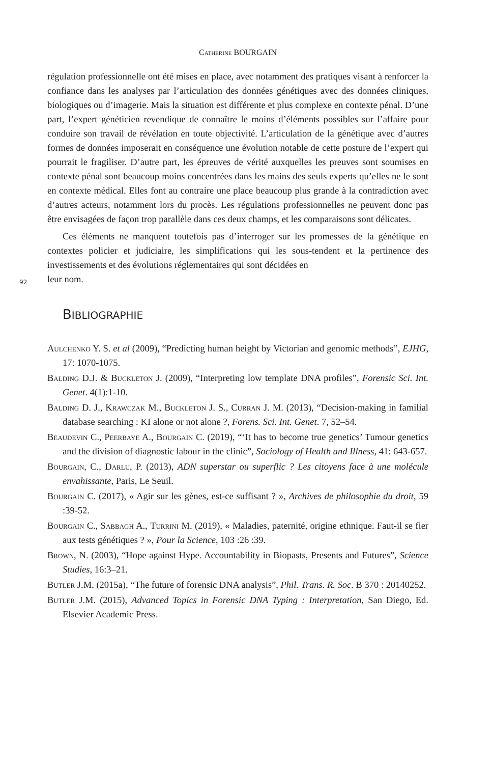Catherine BOURGAIN
régulation professionnelle ont été mises en place, avec notamment des pratiques visant à renforcer la confiance dans les analyses par l’articulation des données génétiques avec des données cliniques, biologiques ou d’imagerie. Mais la situation est différente et plus complexe en contexte pénal. D’une part, l’expert généticien revendique de connaître le moins d’éléments possibles sur l’affaire pour conduire son travail de révélation en toute objectivité. L’articulation de la génétique avec d’autres formes de données imposerait en conséquence une évolution notable de cette posture de l’expert qui pourrait le fragiliser. D’autre part, les épreuves de vérité auxquelles les preuves sont soumises en contexte pénal sont beaucoup moins concentrées dans les mains des seuls experts qu’elles ne le sont en contexte médical. Elles font au contraire une place beaucoup plus grande à la contradiction avec d’autres acteurs, notamment lors du procès. Les régulations professionnelles ne peuvent donc pas être envisagées de façon trop parallèle dans ces deux champs, et les comparaisons sont délicates.
Ces éléments ne manquent toutefois pas d’interroger sur les promesses de la génétique en contextes policier et judiciaire, les simplifications qui les sous-tendent et la pertinence des investissements et des évolutions réglementaires qui sont décidées en
92 leur nom.
BIBLIOGRAPHIE
Aulchenko Y. S. et al (2009), “Predicting human height by Victorian and genomic methods”, EJHG, 17: 1070-1075.
Balding D.J. & Buckleton J. (2009), “Interpreting low template DNA profiles”, Forensic Sci. Int. Genet. 4(1):1-10.
Balding D. J., Krawczak M., Buckleton J. S., Curran J. M. (2013), “Decision-making in familial database searching : KI alone or not alone ?, Forens. Sci. Int. Genet. 7, 52–54.
Beaudevin C., Peerbaye A., Bourgain C. (2019), “‘It has to become true genetics’ Tumour genetics and the division of diagnostic labour in the clinic”, Sociology of Health and Illness, 41: 643-657.
Bourgain, C., Darlu, P. (2013), ADN superstar ou superflic ? Les citoyens face à une molécule envahissante, Paris, Le Seuil.
Bourgain C. (2017), « Agir sur les gènes, est-ce suffisant ? », Archives de philosophie du droit, 59 :39-52.
Bourgain C., Sabbagh A., Turrini M. (2019), « Maladies, paternité, origine ethnique. Faut-il se fier aux tests génétiques ? », Pour la Science, 103 :26 :39.
Brown, N. (2003), “Hope against Hype. Accountability in Biopasts, Presents and Futures”, Science Studies, 16:3–21.
Butler J.M. (2015a), “The future of forensic DNA analysis”, Phil. Trans. R. Soc. B 370 : 20140252.
Butler J.M. (2015), Advanced Topics in Forensic DNA Typing : Interpretation, San Diego, Ed. Elsevier Academic Press.